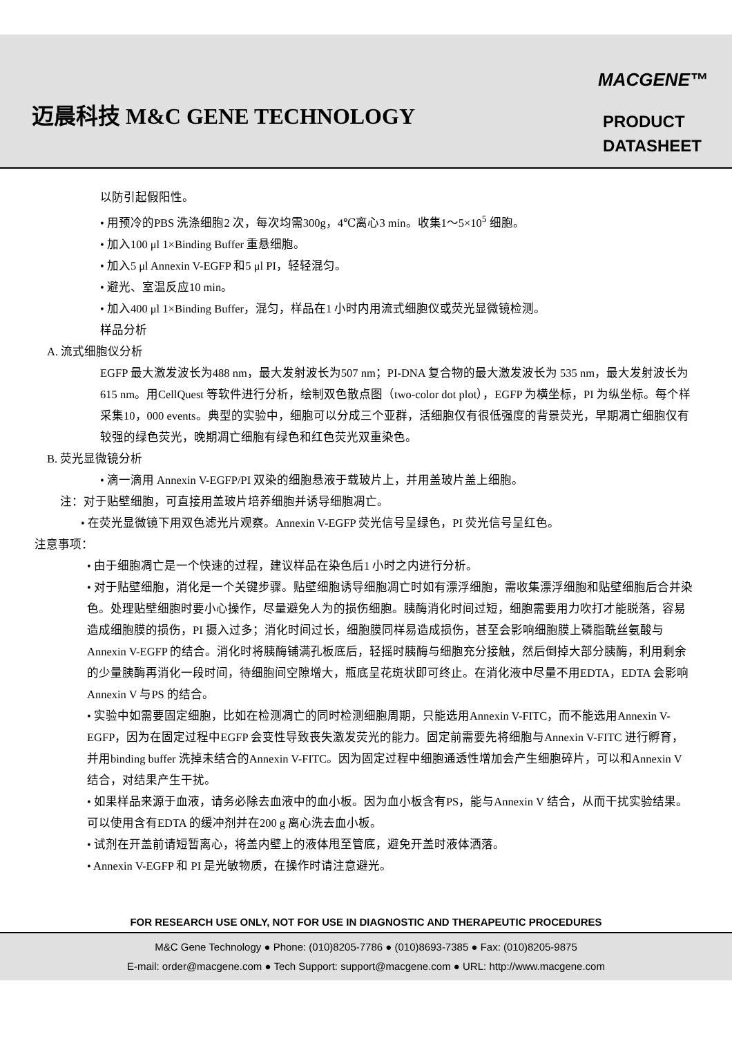迈晨科技 M&C GENE TECHNOLOGY
MACGENE™
PRODUCT
DATASHEET
以防引起假阳性。
• 用预冷的PBS 洗涤细胞2 次，每次均需300g，4℃离心3 min。收集1～5×10<sup>5</sup> 细胞。
• 加入100 μl 1×Binding Buffer 重悬细胞。
• 加入5 μl Annexin V-EGFP 和5 μl PI，轻轻混匀。
• 避光、室温反应10 min。
• 加入400 μl 1×Binding Buffer，混匀，样品在1 小时内用流式细胞仪或荧光显微镜检测。
样品分析
A. 流式细胞仪分析
EGFP 最大激发波长为488 nm，最大发射波长为507 nm；PI-DNA 复合物的最大激发波长为 535 nm，最大发射波长为615 nm。用CellQuest 等软件进行分析，绘制双色散点图（two-color dot plot），EGFP 为横坐标，PI 为纵坐标。每个样采集10，000 events。典型的实验中，细胞可以分成三个亚群，活细胞仅有很低强度的背景荧光，早期凋亡细胞仅有较强的绿色荧光，晚期凋亡细胞有绿色和红色荧光双重染色。
B. 荧光显微镜分析
• 滴一滴用 Annexin V-EGFP/PI 双染的细胞悬液于载玻片上，并用盖玻片盖上细胞。
注：对于贴壁细胞，可直接用盖玻片培养细胞并诱导细胞凋亡。
• 在荧光显微镜下用双色滤光片观察。Annexin V-EGFP 荧光信号呈绿色，PI 荧光信号呈红色。
注意事项：
• 由于细胞凋亡是一个快速的过程，建议样品在染色后1 小时之内进行分析。
• 对于贴壁细胞，消化是一个关键步骤。贴壁细胞诱导细胞凋亡时如有漂浮细胞，需收集漂浮细胞和贴壁细胞后合并染色。处理贴壁细胞时要小心操作，尽量避免人为的损伤细胞。胰酶消化时间过短，细胞需要用力吹打才能脱落，容易造成细胞膜的损伤，PI 摄入过多；消化时间过长，细胞膜同样易造成损伤，甚至会影响细胞膜上磷脂酰丝氨酸与Annexin V-EGFP 的结合。消化时将胰酶铺满孔板底后，轻摇时胰酶与细胞充分接触，然后倒掉大部分胰酶，利用剩余的少量胰酶再消化一段时间，待细胞间空隙增大，瓶底呈花斑状即可终止。在消化液中尽量不用EDTA，EDTA 会影响Annexin V 与PS 的结合。
• 实验中如需要固定细胞，比如在检测凋亡的同时检测细胞周期，只能选用Annexin V-FITC，而不能选用Annexin V-EGFP，因为在固定过程中EGFP 会变性导致丧失激发荧光的能力。固定前需要先将细胞与Annexin V-FITC 进行孵育，并用binding buffer 洗掉未结合的Annexin V-FITC。因为固定过程中细胞通透性增加会产生细胞碎片，可以和Annexin V 结合，对结果产生干扰。
• 如果样品来源于血液，请务必除去血液中的血小板。因为血小板含有PS，能与Annexin V 结合，从而干扰实验结果。可以使用含有EDTA 的缓冲剂并在200 g 离心洗去血小板。
• 试剂在开盖前请短暂离心，将盖内壁上的液体甩至管底，避免开盖时液体洒落。
• Annexin V-EGFP 和 PI 是光敏物质，在操作时请注意避光。
FOR RESEARCH USE ONLY, NOT FOR USE IN DIAGNOSTIC AND THERAPEUTIC PROCEDURES
M&C Gene Technology ● Phone: (010)8205-7786 ● (010)8693-7385 ● Fax: (010)8205-9875
E-mail: order@macgene.com ● Tech Support: support@macgene.com ● URL: http://www.macgene.com